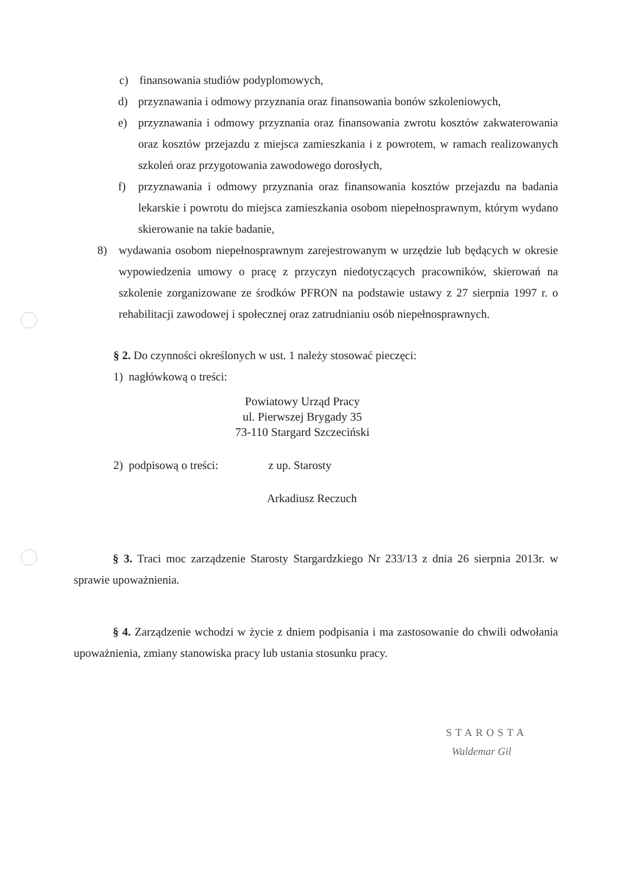c) finansowania studiów podyplomowych,
d) przyznawania i odmowy przyznania oraz finansowania bonów szkoleniowych,
e) przyznawania i odmowy przyznania oraz finansowania zwrotu kosztów zakwaterowania oraz kosztów przejazdu z miejsca zamieszkania i z powrotem, w ramach realizowanych szkoleń oraz przygotowania zawodowego dorosłych,
f) przyznawania i odmowy przyznania oraz finansowania kosztów przejazdu na badania lekarskie i powrotu do miejsca zamieszkania osobom niepełnosprawnym, którym wydano skierowanie na takie badanie,
8) wydawania osobom niepełnosprawnym zarejestrowanym w urzędzie lub będących w okresie wypowiedzenia umowy o pracę z przyczyn niedotyczących pracowników, skierowań na szkolenie zorganizowane ze środków PFRON na podstawie ustawy z 27 sierpnia 1997 r. o rehabilitacji zawodowej i społecznej oraz zatrudnianiu osób niepełnosprawnych.
§ 2. Do czynności określonych w ust. 1 należy stosować pieczęci:
1) nagłówkową o treści:
Powiatowy Urząd Pracy
ul. Pierwszej Brygady 35
73-110 Stargard Szczeciński
2) podpisową o treści: z up. Starosty
Arkadiusz Reczuch
§ 3. Traci moc zarządzenie Starosty Stargardzkiego Nr 233/13 z dnia 26 sierpnia 2013r. w sprawie upoważnienia.
§ 4. Zarządzenie wchodzi w życie z dniem podpisania i ma zastosowanie do chwili odwołania upoważnienia, zmiany stanowiska pracy lub ustania stosunku pracy.
STAROSTA
Waldemar Gil